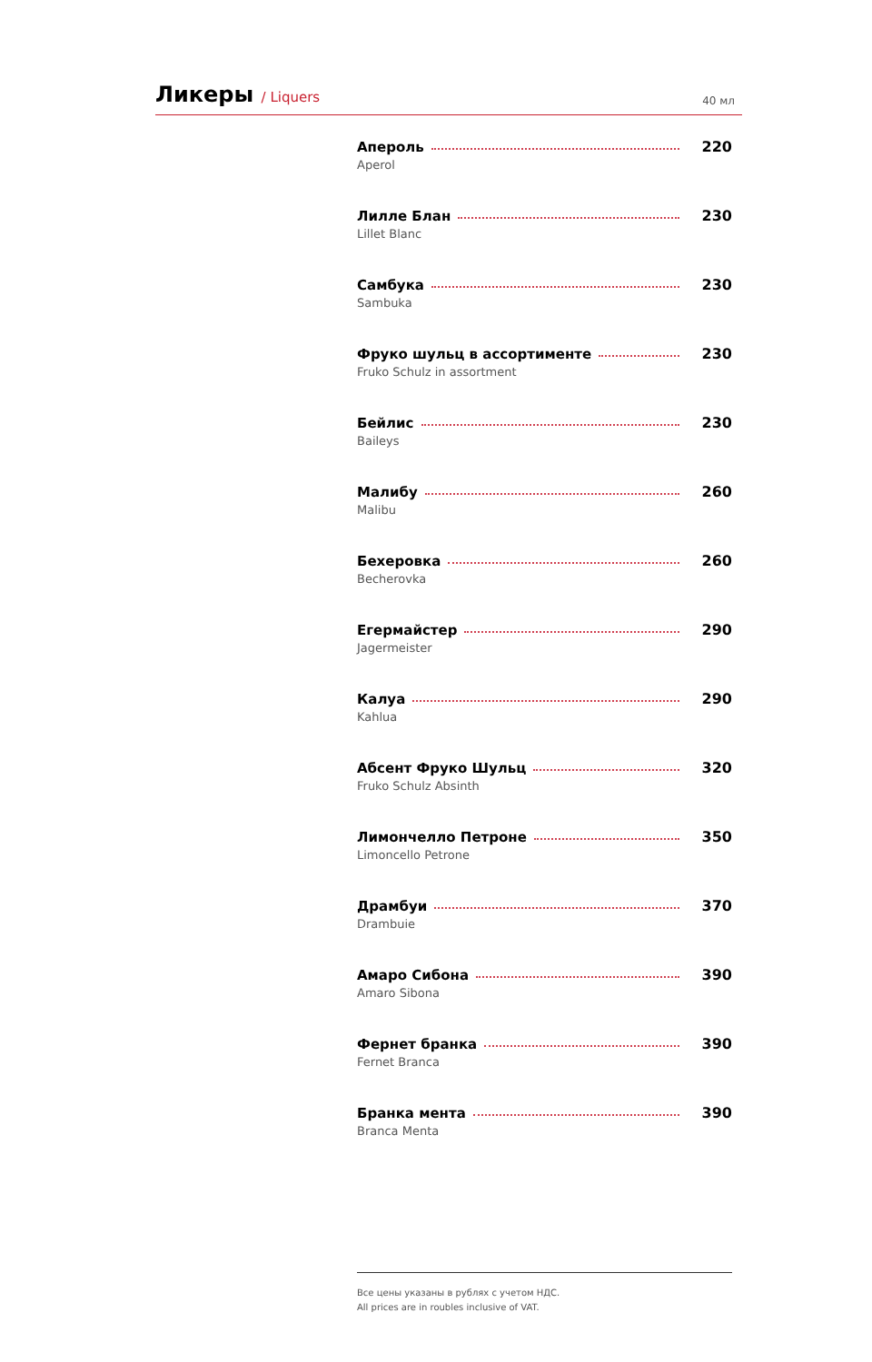Ликеры / Liquers
40 мл
Апероль 220
Aperol
Лилле Блан 230
Lillet Blanc
Самбука 230
Sambuka
Фруко шульц в ассортименте 230
Fruko Schulz in assortment
Бейлис 230
Baileys
Малибу 260
Malibu
Бехеровка 260
Becherovka
Егермайстер 290
Jagermeister
Калуа 290
Kahlua
Абсент Фруко Шульц 320
Fruko Schulz Absinth
Лимончелло Петроне 350
Limoncello Petrone
Драмбуи 370
Drambuie
Амаро Сибона 390
Amaro Sibona
Фернет бранка 390
Fernet Branca
Бранка мента 390
Branca Menta
Все цены указаны в рублях с учетом НДС.
All prices are in roubles inclusive of VAT.